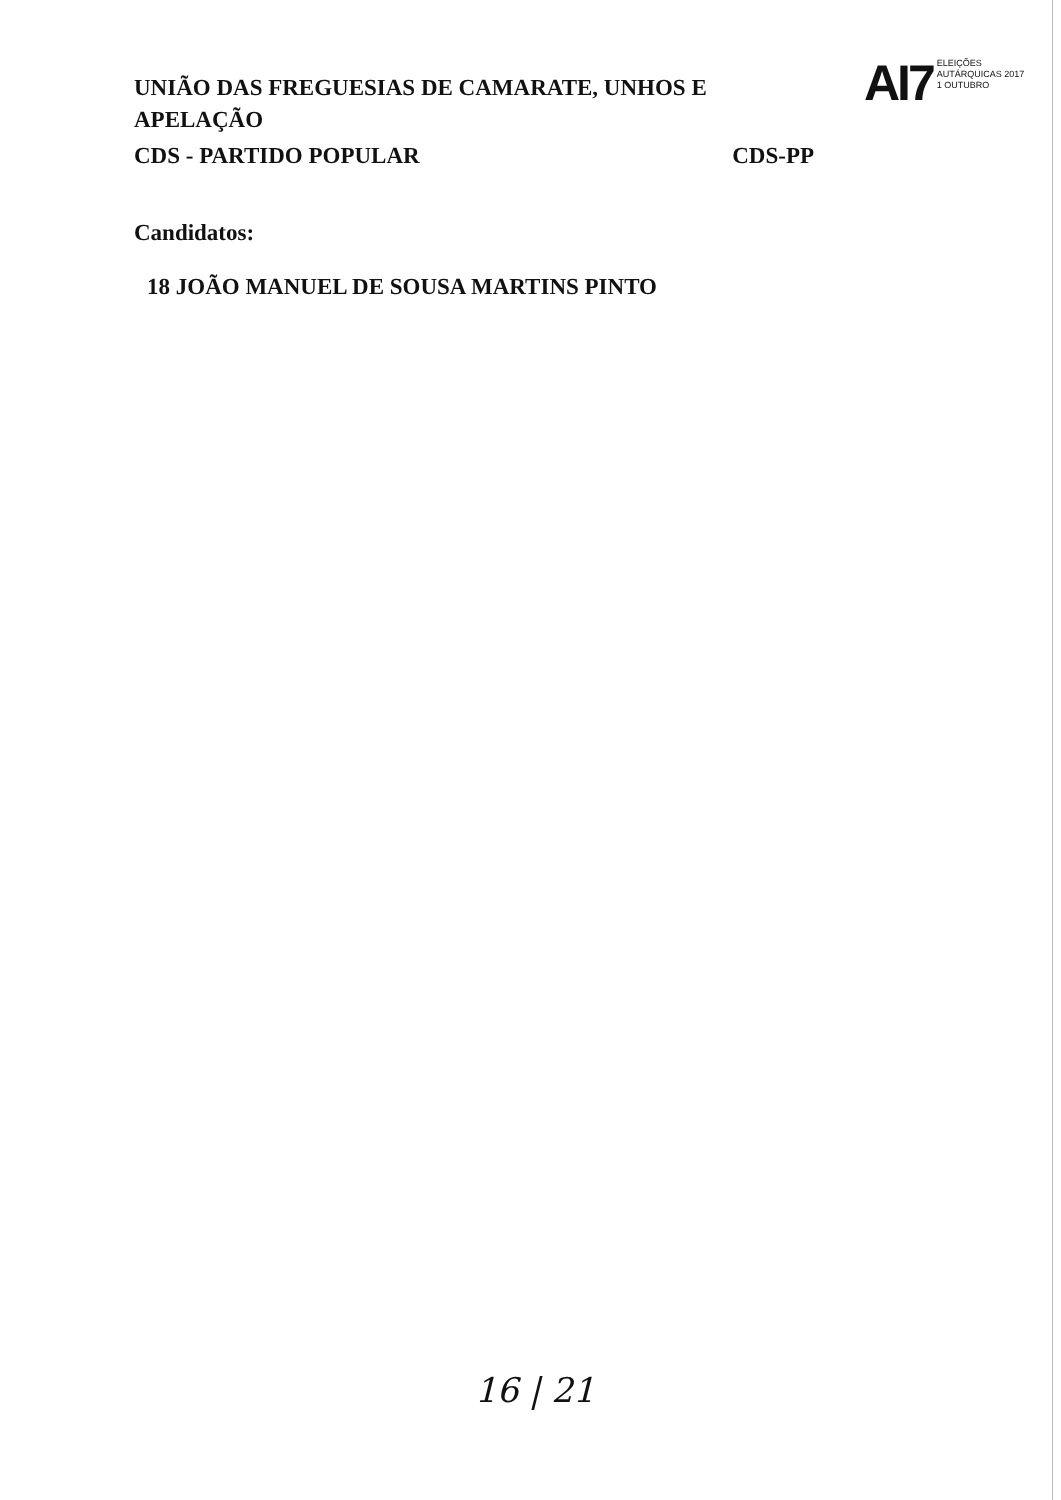UNIÃO DAS FREGUESIAS DE CAMARATE, UNHOS E APELAÇÃO
AI7
ELEIÇÕES
AUTÁRQUICAS 2017
1 OUTUBRO
CDS - PARTIDO POPULAR CDS-PP
Candidatos:
18 JOÃO MANUEL DE SOUSA MARTINS PINTO
16 | 21